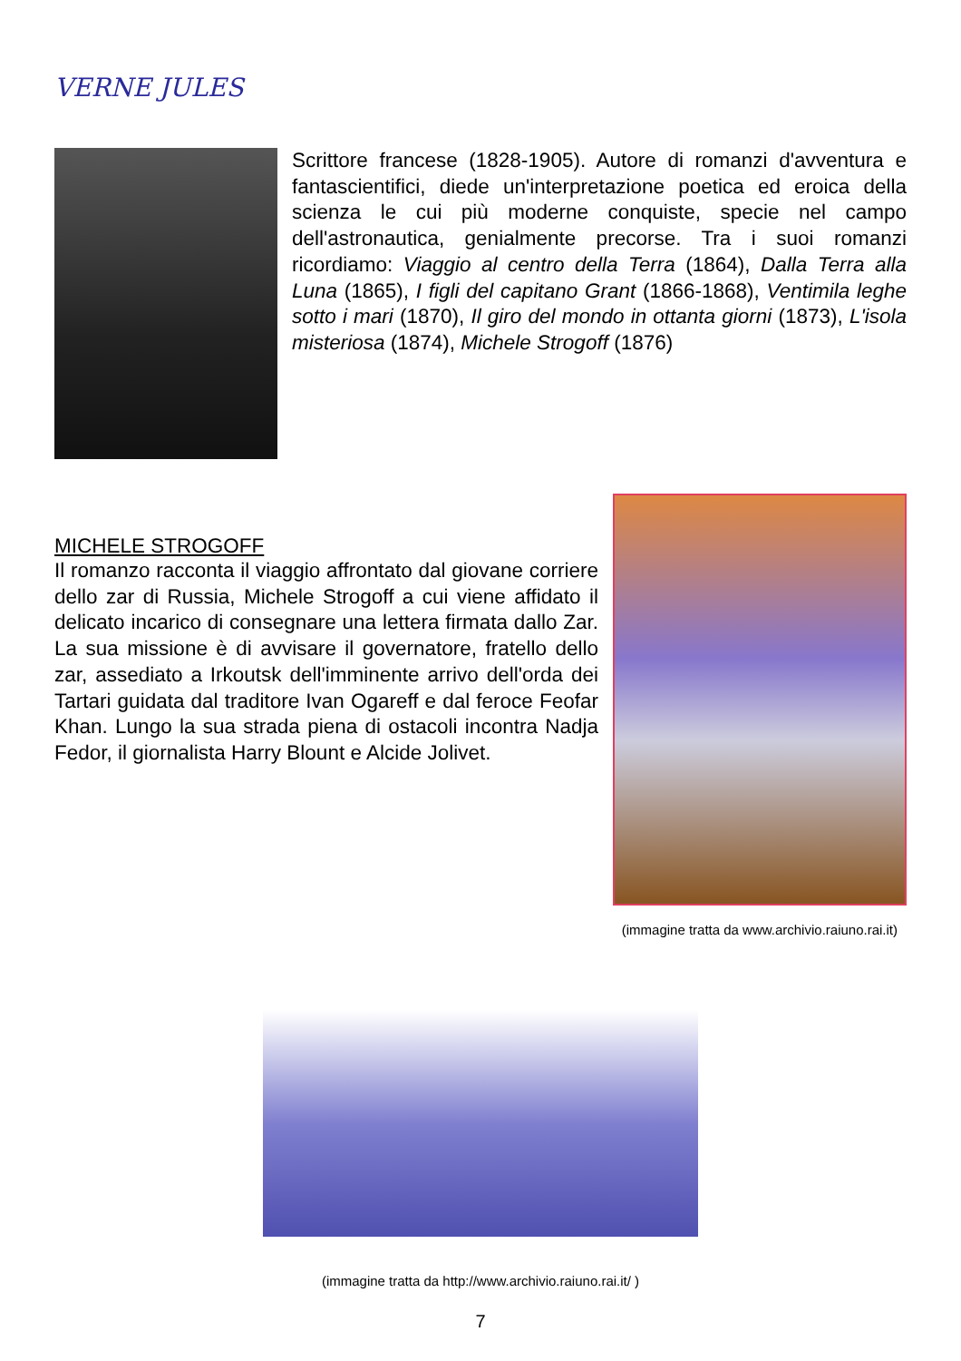VERNE JULES
Scrittore francese (1828-1905). Autore di romanzi d'avventura e fantascientifici, diede un'interpretazione poetica ed eroica della scienza le cui più moderne conquiste, specie nel campo dell'astronautica, genialmente precorse. Tra i suoi romanzi ricordiamo: Viaggio al centro della Terra (1864), Dalla Terra alla Luna (1865), I figli del capitano Grant (1866-1868), Ventimila leghe sotto i mari (1870), Il giro del mondo in ottanta giorni (1873), L'isola misteriosa (1874), Michele Strogoff (1876)
MICHELE STROGOFF
Il romanzo racconta il viaggio affrontato dal giovane corriere dello zar di Russia, Michele Strogoff a cui viene affidato il delicato incarico di consegnare una lettera firmata dallo Zar. La sua missione è di avvisare il governatore, fratello dello zar, assediato a Irkoutsk dell'imminente arrivo dell'orda dei Tartari guidata dal traditore Ivan Ogareff e dal feroce Feofar Khan. Lungo la sua strada piena di ostacoli incontra Nadja Fedor, il giornalista Harry Blount e Alcide Jolivet.
(immagine tratta da www.archivio.raiuno.rai.it)
(immagine tratta da http://www.archivio.raiuno.rai.it/ )
7